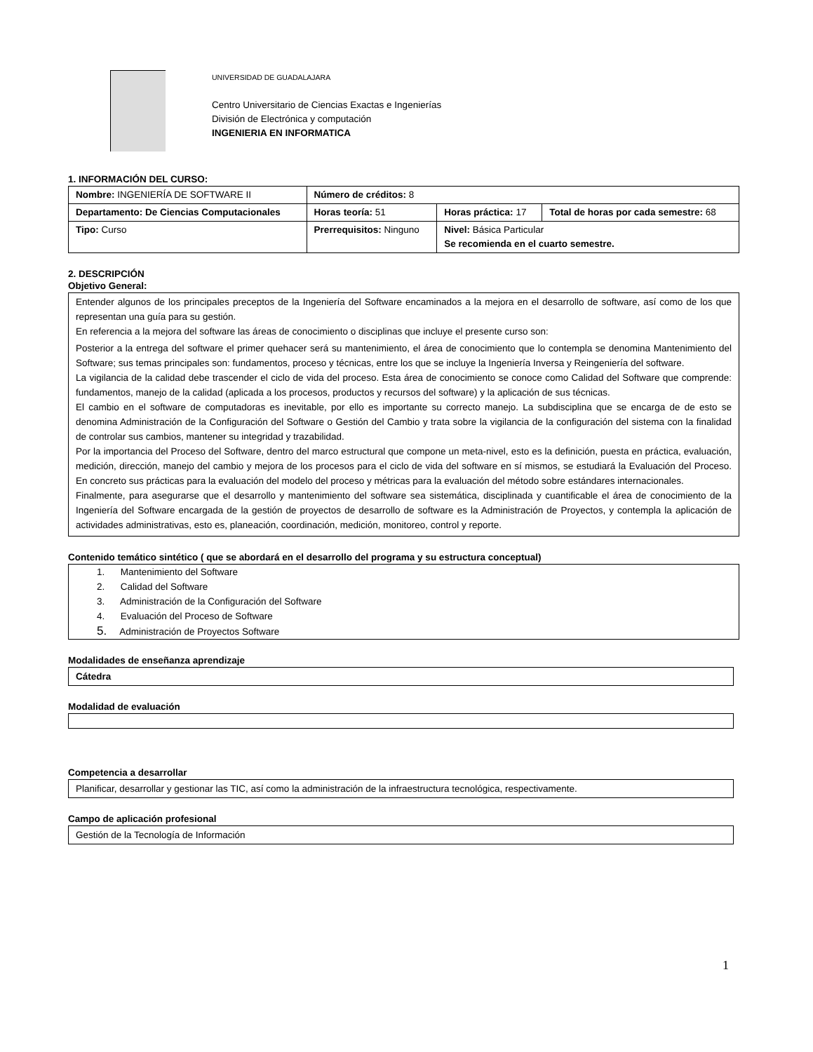UNIVERSIDAD DE GUADALAJARA
Centro Universitario de Ciencias Exactas e Ingenierías
División de Electrónica y computación
INGENIERIA EN INFORMATICA
1. INFORMACIÓN DEL CURSO:
| Nombre: INGENIERÍA DE SOFTWARE II | | Número de créditos: 8 | | |
| Departamento: De Ciencias Computacionales | | Horas teoría: 51 | Horas práctica: 17 | Total de horas por cada semestre: 68 |
| Tipo: Curso | Prerrequisitos: Ninguno | | Nivel: Básica Particular Se recomienda en el cuarto semestre. | |
2. DESCRIPCIÓN
Objetivo General:
Entender algunos de los principales preceptos de la Ingeniería del Software encaminados a la mejora en el desarrollo de software, así como de los que representan una guía para su gestión.
En referencia a la mejora del software las áreas de conocimiento o disciplinas que incluye el presente curso son:
Posterior a la entrega del software el primer quehacer será su mantenimiento, el área de conocimiento que lo contempla se denomina Mantenimiento del Software; sus temas principales son: fundamentos, proceso y técnicas, entre los que se incluye la Ingeniería Inversa y Reingeniería del software.
La vigilancia de la calidad debe trascender el ciclo de vida del proceso. Esta área de conocimiento se conoce como Calidad del Software que comprende: fundamentos, manejo de la calidad (aplicada a los procesos, productos y recursos del software) y la aplicación de sus técnicas.
El cambio en el software de computadoras es inevitable, por ello es importante su correcto manejo. La subdisciplina que se encarga de de esto se denomina Administración de la Configuración del Software o Gestión del Cambio y trata sobre la vigilancia de la configuración del sistema con la finalidad de controlar sus cambios, mantener su integridad y trazabilidad.
Por la importancia del Proceso del Software, dentro del marco estructural que compone un meta-nivel, esto es la definición, puesta en práctica, evaluación, medición, dirección, manejo del cambio y mejora de los procesos para el ciclo de vida del software en sí mismos, se estudiará la Evaluación del Proceso. En concreto sus prácticas para la evaluación del modelo del proceso y métricas para la evaluación del método sobre estándares internacionales.
Finalmente, para asegurarse que el desarrollo y mantenimiento del software sea sistemática, disciplinada y cuantificable el área de conocimiento de la Ingeniería del Software encargada de la gestión de proyectos de desarrollo de software es la Administración de Proyectos, y contempla la aplicación de actividades administrativas, esto es, planeación, coordinación, medición, monitoreo, control y reporte.
Contenido temático sintético ( que se abordará en el desarrollo del programa y su estructura conceptual)
1. Mantenimiento del Software
2. Calidad del Software
3. Administración de la Configuración del Software
4. Evaluación del Proceso de Software
5. Administración de Proyectos Software
Modalidades de enseñanza aprendizaje
Cátedra
Modalidad de evaluación
Competencia a desarrollar
Planificar, desarrollar y gestionar las TIC, así como la administración de la infraestructura tecnológica, respectivamente.
Campo de aplicación profesional
Gestión de la Tecnología de Información
1